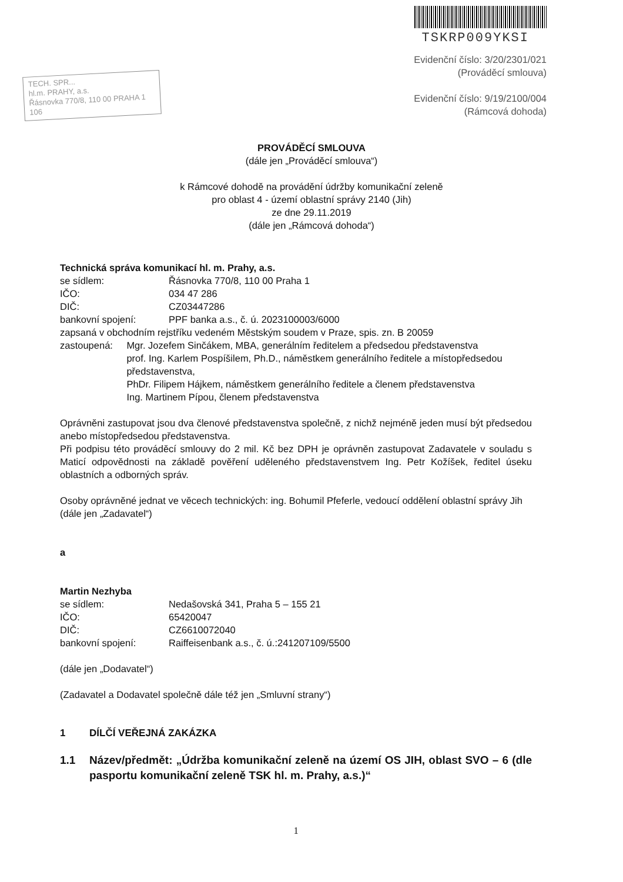TECH. SPR...
hl.m. PRAHY, a.s.
Řásnovka 770/8, 110 00 PRAHA 1
106
TSKRP009YKSI
Evidenční číslo: 3/20/2301/021
(Prováděcí smlouva)
Evidenční číslo: 9/19/2100/004
(Rámcová dohoda)
PROVÁDĚCÍ SMLOUVA
(dále jen „Prováděcí smlouva“)
k Rámcové dohodě na provádění údržby komunikační zeleně
pro oblast 4 - území oblastní správy 2140 (Jih)
ze dne 29.11.2019
(dále jen „Rámcová dohoda“)
Technická správa komunikací hl. m. Prahy, a.s.
se sídlem: Řásnovka 770/8, 110 00 Praha 1
IČO: 034 47 286
DIČ: CZ03447286
bankovní spojení: PPF banka a.s., č. ú. 2023100003/6000
zapsaná v obchodním rejstříku vedeném Městským soudem v Praze, spis. zn. B 20059
zastoupená: Mgr. Jozefem Sinčákem, MBA, generálním ředitelem a předsedou představenstva
prof. Ing. Karlem Pospíšilem, Ph.D., náměstkem generálního ředitele a místopředsedou představenstva,
PhDr. Filipem Hájkem, náměstkem generálního ředitele a členem představenstva
Ing. Martinem Pípou, členem představenstva
Oprávněni zastupovat jsou dva členové představenstva společně, z nichž nejméně jeden musí být předsedou anebo místopředsedou představenstva.
Při podpisu této prováděcí smlouvy do 2 mil. Kč bez DPH je oprávněn zastupovat Zadavatele v souladu s Maticí odpovědnosti na základě pověření uděleného představenstvem Ing. Petr Kožíšek, ředitel úseku oblastních a odborných správ.
Osoby oprávněné jednat ve věcech technických: ing. Bohumil Pfeferle, vedoucí oddělení oblastní správy Jih
(dále jen „Zadavatel“)
a
Martin Nezhyba
se sídlem: Nedašovská 341, Praha 5 – 155 21
IČO: 65420047
DIČ: CZ6610072040
bankovní spojení: Raiffeisenbank a.s., č. ú.:241207109/5500
(dále jen „Dodavatel“)
(Zadavatel a Dodavatel společně dále též jen „Smluvní strany“)
1 DÍLČÍ VEŘEJNÁ ZAKÁZKA
1.1 Název/předmět: „Údržba komunikační zeleně na území OS JIH, oblast SVO – 6 (dle pasportu komunikační zeleně TSK hl. m. Prahy, a.s.)“
1